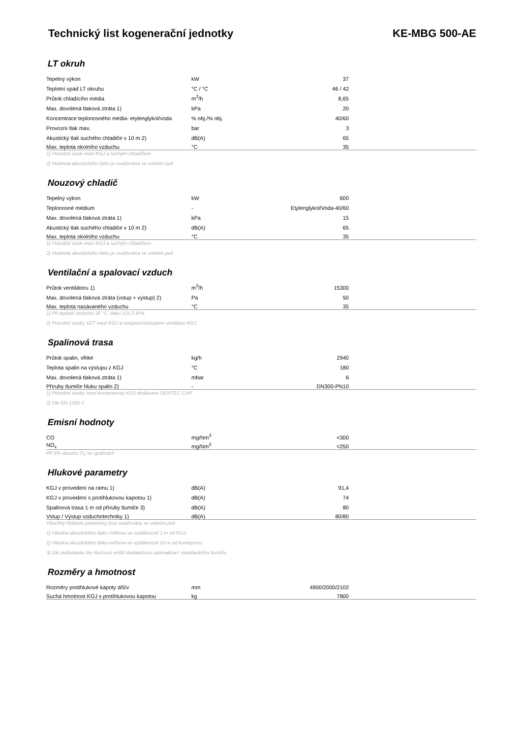Technický list kogenerační jednotky KE-MBG 500-AE
LT okruh
| Tepelný výkon | kW | 37 | |
| Teplotní spád LT okruhu | °C / °C | 46 / 42 | |
| Průtok chladícího média | m<sup>3</sup>/h | 8,65 | |
| Max. dovolená tlaková ztráta 1) | kPa | 20 | |
| Koncentrace teplonosného média- etylenglykol/voda | % obj./% obj. | 40/60 | |
| Provozní tlak max. | bar | 3 | |
| Akustický tlak suchého chladiče v 10 m 2) | dB(A) | 65 | |
| Max. teplota okolního vzduchu | °C | 35 | |
1) Potrubní úsek mezi KGJ a suchým chladičem
2) Hodnota akustického tlaku je uvažována ve volném poli
Nouzový chladič
| Tepelný výkon | kW | 600 | |
| Teplonosné médium | - | Etylenglykol/Voda-40/60 | |
| Max. dovolená tlaková ztráta 1) | kPa | 15 | |
| Akustický tlak suchého chladiče v 10 m 2) | dB(A) | 65 | |
| Max. teplota okolního vzduchu | °C | 35 | |
1) Potrubní úsek mezi KGJ a suchým chladičem
2) Hodnota akustického tlaku je uvažována ve volném poli
Ventilační a spalovací vzduch
| Průtok ventilátoru 1) | m<sup>3</sup>/h | 15300 | |
| Max. dovolená tlaková ztráta (vstup + výstup) 2) | Pa | 50 | |
| Max. teplota nasávaného vzduchu | °C | 35 | |
1) Při teplotě vzduchu 35 °C, tlaku 101,3 kPa.
2) Potrubní úseky VZT mezi KGJ a vstupem/výstupem ventilace KGJ.
Spalinová trasa
| Průtok spalin, vlhké | kg/h | 2940 | |
| Teplota spalin na výstupu z KGJ | °C | 180 | |
| Max. dovolená tlaková ztráta 1) | mbar | 6 | |
| Příruby tlumiče hluku spalin 2) | - | DN300-PN10 | |
1) Potrubní úseky mezi komponenty KGJ dodávané GENTEC CHP
2) Dle EN 1092-1
Emisní hodnoty
| CO | mg/Nm<sup>3</sup> | <300 | |
| NO<sub>x</sub> | mg/Nm<sup>3</sup> | <250 | |
Při 5% obsahu O<sub>2</sub> ve spalinách
Hlukové parametry
| KGJ v provedení na rámu 1) | dB(A) | 91,4 | |
| KGJ v provedení s protihlukovou kapotou 1) | dB(A) | 74 | |
| Spalinová trasa 1 m od příruby tlumiče 3) | dB(A) | 80 | |
| Vstup / Výstup vzduchotechniky 1) | dB(A) | 80/80 | |
Všechny hlukové parametry jsou uvažovány ve volném poli
1) Hladina akustického tlaku měřena ve vzdálenosti 1 m od KGJ.
2) Hladina akustického tlaku měřena ve vzdálenosti 10 m od kontejneru.
3) Dle požadavku lze hlučnost snížit dodatečnou optimalizací standardního tlumiče.
Rozměry a hmotnost
| Rozměry protihlukové kapoty d/š/v | mm | 4900/2000/2102 | |
| Suchá hmotnost KGJ s protihlukovou kapotou | kg | 7800 | |